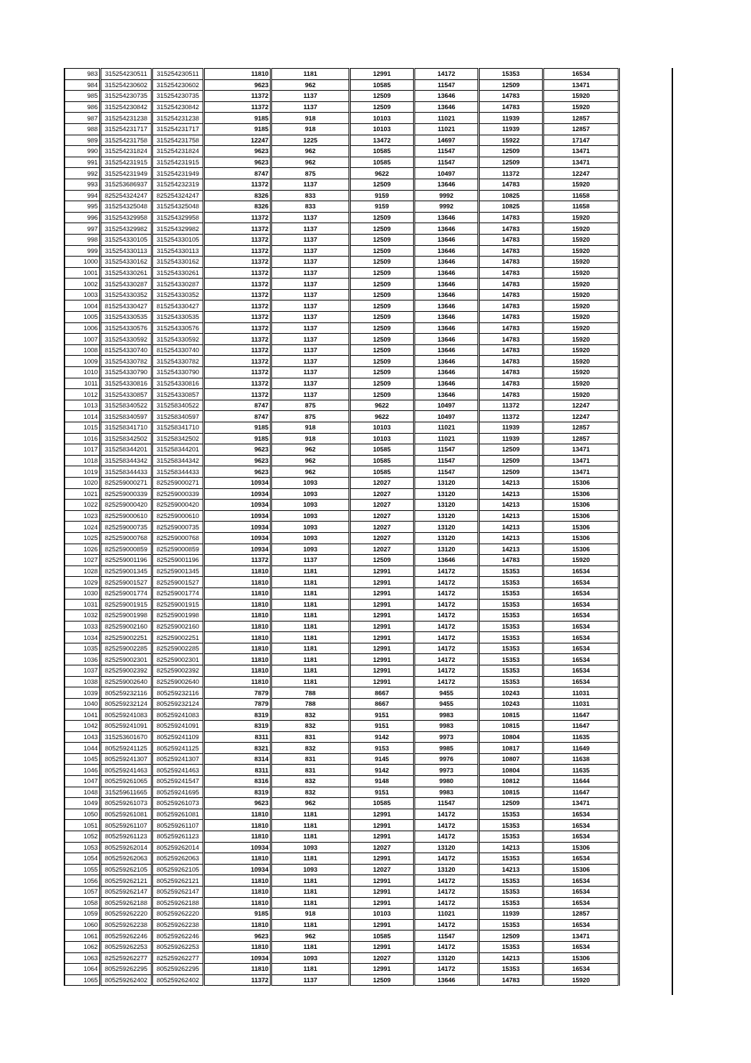| 983 | 315254230511 | 315254230511 | 11810 | 1181 | 12991 | 14172 | 15353 | 16534 |
| 984 | 315254230602 | 315254230602 | 9623 | 962 | 10585 | 11547 | 12509 | 13471 |
| 985 | 315254230735 | 315254230735 | 11372 | 1137 | 12509 | 13646 | 14783 | 15920 |
| 986 | 315254230842 | 315254230842 | 11372 | 1137 | 12509 | 13646 | 14783 | 15920 |
| 987 | 315254231238 | 315254231238 | 9185 | 918 | 10103 | 11021 | 11939 | 12857 |
| 988 | 315254231717 | 315254231717 | 9185 | 918 | 10103 | 11021 | 11939 | 12857 |
| 989 | 315254231758 | 315254231758 | 12247 | 1225 | 13472 | 14697 | 15922 | 17147 |
| 990 | 315254231824 | 315254231824 | 9623 | 962 | 10585 | 11547 | 12509 | 13471 |
| 991 | 315254231915 | 315254231915 | 9623 | 962 | 10585 | 11547 | 12509 | 13471 |
| 992 | 315254231949 | 315254231949 | 8747 | 875 | 9622 | 10497 | 11372 | 12247 |
| 993 | 315253686937 | 315254232319 | 11372 | 1137 | 12509 | 13646 | 14783 | 15920 |
| 994 | 825254324247 | 825254324247 | 8326 | 833 | 9159 | 9992 | 10825 | 11658 |
| 995 | 315254325048 | 315254325048 | 8326 | 833 | 9159 | 9992 | 10825 | 11658 |
| 996 | 315254329958 | 315254329958 | 11372 | 1137 | 12509 | 13646 | 14783 | 15920 |
| 997 | 315254329982 | 315254329982 | 11372 | 1137 | 12509 | 13646 | 14783 | 15920 |
| 998 | 315254330105 | 315254330105 | 11372 | 1137 | 12509 | 13646 | 14783 | 15920 |
| 999 | 315254330113 | 315254330113 | 11372 | 1137 | 12509 | 13646 | 14783 | 15920 |
| 1000 | 315254330162 | 315254330162 | 11372 | 1137 | 12509 | 13646 | 14783 | 15920 |
| 1001 | 315254330261 | 315254330261 | 11372 | 1137 | 12509 | 13646 | 14783 | 15920 |
| 1002 | 315254330287 | 315254330287 | 11372 | 1137 | 12509 | 13646 | 14783 | 15920 |
| 1003 | 315254330352 | 315254330352 | 11372 | 1137 | 12509 | 13646 | 14783 | 15920 |
| 1004 | 815254330427 | 815254330427 | 11372 | 1137 | 12509 | 13646 | 14783 | 15920 |
| 1005 | 315254330535 | 315254330535 | 11372 | 1137 | 12509 | 13646 | 14783 | 15920 |
| 1006 | 315254330576 | 315254330576 | 11372 | 1137 | 12509 | 13646 | 14783 | 15920 |
| 1007 | 315254330592 | 315254330592 | 11372 | 1137 | 12509 | 13646 | 14783 | 15920 |
| 1008 | 815254330740 | 815254330740 | 11372 | 1137 | 12509 | 13646 | 14783 | 15920 |
| 1009 | 315254330782 | 315254330782 | 11372 | 1137 | 12509 | 13646 | 14783 | 15920 |
| 1010 | 315254330790 | 315254330790 | 11372 | 1137 | 12509 | 13646 | 14783 | 15920 |
| 1011 | 315254330816 | 315254330816 | 11372 | 1137 | 12509 | 13646 | 14783 | 15920 |
| 1012 | 315254330857 | 315254330857 | 11372 | 1137 | 12509 | 13646 | 14783 | 15920 |
| 1013 | 315258340522 | 315258340522 | 8747 | 875 | 9622 | 10497 | 11372 | 12247 |
| 1014 | 315258340597 | 315258340597 | 8747 | 875 | 9622 | 10497 | 11372 | 12247 |
| 1015 | 315258341710 | 315258341710 | 9185 | 918 | 10103 | 11021 | 11939 | 12857 |
| 1016 | 315258342502 | 315258342502 | 9185 | 918 | 10103 | 11021 | 11939 | 12857 |
| 1017 | 315258344201 | 315258344201 | 9623 | 962 | 10585 | 11547 | 12509 | 13471 |
| 1018 | 315258344342 | 315258344342 | 9623 | 962 | 10585 | 11547 | 12509 | 13471 |
| 1019 | 315258344433 | 315258344433 | 9623 | 962 | 10585 | 11547 | 12509 | 13471 |
| 1020 | 825259000271 | 825259000271 | 10934 | 1093 | 12027 | 13120 | 14213 | 15306 |
| 1021 | 825259000339 | 825259000339 | 10934 | 1093 | 12027 | 13120 | 14213 | 15306 |
| 1022 | 825259000420 | 825259000420 | 10934 | 1093 | 12027 | 13120 | 14213 | 15306 |
| 1023 | 825259000610 | 825259000610 | 10934 | 1093 | 12027 | 13120 | 14213 | 15306 |
| 1024 | 825259000735 | 825259000735 | 10934 | 1093 | 12027 | 13120 | 14213 | 15306 |
| 1025 | 825259000768 | 825259000768 | 10934 | 1093 | 12027 | 13120 | 14213 | 15306 |
| 1026 | 825259000859 | 825259000859 | 10934 | 1093 | 12027 | 13120 | 14213 | 15306 |
| 1027 | 825259001196 | 825259001196 | 11372 | 1137 | 12509 | 13646 | 14783 | 15920 |
| 1028 | 825259001345 | 825259001345 | 11810 | 1181 | 12991 | 14172 | 15353 | 16534 |
| 1029 | 825259001527 | 825259001527 | 11810 | 1181 | 12991 | 14172 | 15353 | 16534 |
| 1030 | 825259001774 | 825259001774 | 11810 | 1181 | 12991 | 14172 | 15353 | 16534 |
| 1031 | 825259001915 | 825259001915 | 11810 | 1181 | 12991 | 14172 | 15353 | 16534 |
| 1032 | 825259001998 | 825259001998 | 11810 | 1181 | 12991 | 14172 | 15353 | 16534 |
| 1033 | 825259002160 | 825259002160 | 11810 | 1181 | 12991 | 14172 | 15353 | 16534 |
| 1034 | 825259002251 | 825259002251 | 11810 | 1181 | 12991 | 14172 | 15353 | 16534 |
| 1035 | 825259002285 | 825259002285 | 11810 | 1181 | 12991 | 14172 | 15353 | 16534 |
| 1036 | 825259002301 | 825259002301 | 11810 | 1181 | 12991 | 14172 | 15353 | 16534 |
| 1037 | 825259002392 | 825259002392 | 11810 | 1181 | 12991 | 14172 | 15353 | 16534 |
| 1038 | 825259002640 | 825259002640 | 11810 | 1181 | 12991 | 14172 | 15353 | 16534 |
| 1039 | 805259232116 | 805259232116 | 7879 | 788 | 8667 | 9455 | 10243 | 11031 |
| 1040 | 805259232124 | 805259232124 | 7879 | 788 | 8667 | 9455 | 10243 | 11031 |
| 1041 | 805259241083 | 805259241083 | 8319 | 832 | 9151 | 9983 | 10815 | 11647 |
| 1042 | 805259241091 | 805259241091 | 8319 | 832 | 9151 | 9983 | 10815 | 11647 |
| 1043 | 315253601670 | 805259241109 | 8311 | 831 | 9142 | 9973 | 10804 | 11635 |
| 1044 | 805259241125 | 805259241125 | 8321 | 832 | 9153 | 9985 | 10817 | 11649 |
| 1045 | 805259241307 | 805259241307 | 8314 | 831 | 9145 | 9976 | 10807 | 11638 |
| 1046 | 805259241463 | 805259241463 | 8311 | 831 | 9142 | 9973 | 10804 | 11635 |
| 1047 | 805259261065 | 805259241547 | 8316 | 832 | 9148 | 9980 | 10812 | 11644 |
| 1048 | 315259611665 | 805259241695 | 8319 | 832 | 9151 | 9983 | 10815 | 11647 |
| 1049 | 805259261073 | 805259261073 | 9623 | 962 | 10585 | 11547 | 12509 | 13471 |
| 1050 | 805259261081 | 805259261081 | 11810 | 1181 | 12991 | 14172 | 15353 | 16534 |
| 1051 | 805259261107 | 805259261107 | 11810 | 1181 | 12991 | 14172 | 15353 | 16534 |
| 1052 | 805259261123 | 805259261123 | 11810 | 1181 | 12991 | 14172 | 15353 | 16534 |
| 1053 | 805259262014 | 805259262014 | 10934 | 1093 | 12027 | 13120 | 14213 | 15306 |
| 1054 | 805259262063 | 805259262063 | 11810 | 1181 | 12991 | 14172 | 15353 | 16534 |
| 1055 | 805259262105 | 805259262105 | 10934 | 1093 | 12027 | 13120 | 14213 | 15306 |
| 1056 | 805259262121 | 805259262121 | 11810 | 1181 | 12991 | 14172 | 15353 | 16534 |
| 1057 | 805259262147 | 805259262147 | 11810 | 1181 | 12991 | 14172 | 15353 | 16534 |
| 1058 | 805259262188 | 805259262188 | 11810 | 1181 | 12991 | 14172 | 15353 | 16534 |
| 1059 | 805259262220 | 805259262220 | 9185 | 918 | 10103 | 11021 | 11939 | 12857 |
| 1060 | 805259262238 | 805259262238 | 11810 | 1181 | 12991 | 14172 | 15353 | 16534 |
| 1061 | 805259262246 | 805259262246 | 9623 | 962 | 10585 | 11547 | 12509 | 13471 |
| 1062 | 805259262253 | 805259262253 | 11810 | 1181 | 12991 | 14172 | 15353 | 16534 |
| 1063 | 825259262277 | 825259262277 | 10934 | 1093 | 12027 | 13120 | 14213 | 15306 |
| 1064 | 805259262295 | 805259262295 | 11810 | 1181 | 12991 | 14172 | 15353 | 16534 |
| 1065 | 805259262402 | 805259262402 | 11372 | 1137 | 12509 | 13646 | 14783 | 15920 |